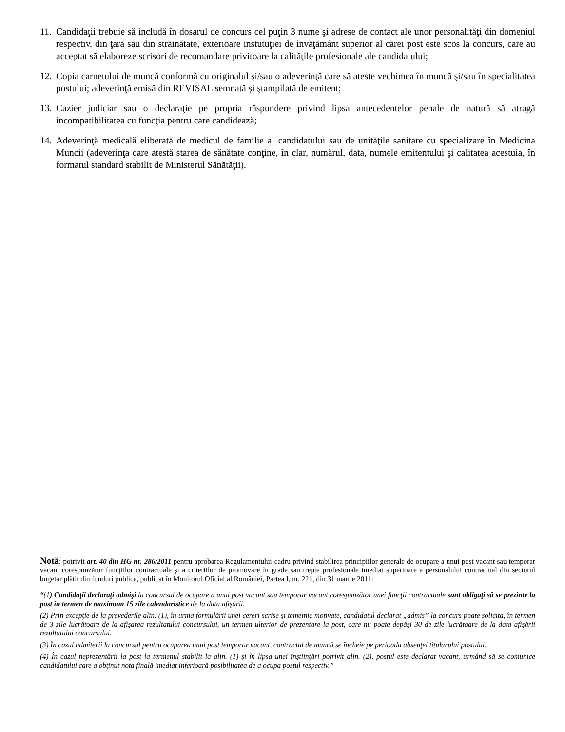11. Candidaţii trebuie să includă în dosarul de concurs cel puţin 3 nume şi adrese de contact ale unor personalităţi din domeniul respectiv, din ţară sau din străinătate, exterioare instutuţiei de învăţământ superior al cărei post este scos la concurs, care au acceptat să elaboreze scrisori de recomandare privitoare la calităţile profesionale ale candidatului;
12. Copia carnetului de muncă conformă cu originalul şi/sau o adeverinţă care să ateste vechimea în muncă şi/sau în specialitatea postului; adeverinţă emisă din REVISAL semnată şi ştampilată de emitent;
13. Cazier judiciar sau o declaraţie pe propria răspundere privind lipsa antecedentelor penale de natură să atragă incompatibilitatea cu funcţia pentru care candidează;
14. Adeverinţă medicală eliberată de medicul de familie al candidatului sau de unităţile sanitare cu specializare în Medicina Muncii (adeverinţa care atestă starea de sănătate conţine, în clar, numărul, data, numele emitentului şi calitatea acestuia, în formatul standard stabilit de Ministerul Sănătăţii).
Notă: potrivit art. 40 din HG nr. 286/2011 pentru aprobarea Regulamentului-cadru privind stabilirea principiilor generale de ocupare a unui post vacant sau temporar vacant corespunzător funcţiilor contractuale şi a criteriilor de promovare în grade sau trepte profesionale imediat superioare a personalului contractual din sectorul bugetar plătit din fonduri publice, publicat în Monitorul Oficial al României, Partea I, nr. 221, din 31 martie 2011:
“(1) Candidaţii declaraţi admişi la concursul de ocupare a unui post vacant sau temporar vacant corespunzător unei funcţii contractuale sunt obligaţi să se prezinte la post în termen de maximum 15 zile calendaristice de la data afişării.
(2) Prin excepţie de la prevederile alin. (1), în urma formulării unei cereri scrise şi temeinic motivate, candidatul declarat „admis” la concurs poate solicita, în termen de 3 zile lucrătoare de la afişarea rezultatului concursului, un termen ulterior de prezentare la post, care nu poate depăşi 30 de zile lucrătoare de la data afişării rezultatului concursului.
(3) În cazul admiterii la concursul pentru ocuparea unui post temporar vacant, contractul de muncă se încheie pe perioada absenţei titularului postului.
(4) În cazul neprezentării la post la termenul stabilit la alin. (1) şi în lipsa unei înştiinţări potrivit alin. (2), postul este declarat vacant, urmând să se comunice candidatului care a obţinut nota finală imediat inferioară posibilitatea de a ocupa postul respectiv.”